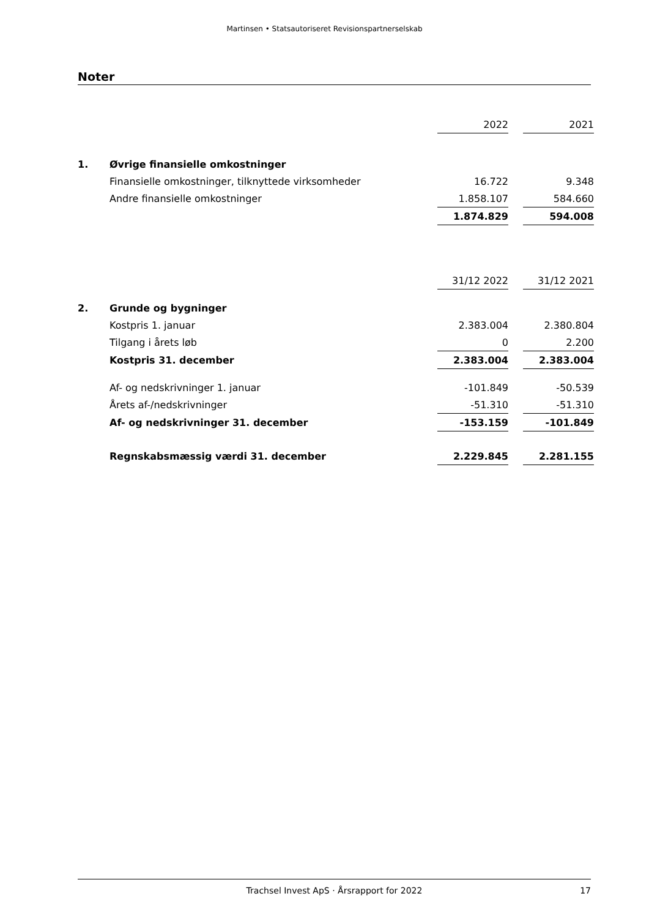Martinsen • Statsautoriseret Revisionspartnerselskab
Noter
| | | 2022 | | 2021 |
| 1. | Øvrige finansielle omkostninger | | | |
| | Finansielle omkostninger, tilknyttede virksomheder | 16.722 | | 9.348 |
| | Andre finansielle omkostninger | 1.858.107 | | 584.660 |
| | | 1.874.829 | | 594.008 |
| | | 31/12 2022 | | 31/12 2021 |
| 2. | Grunde og bygninger | | | |
| | Kostpris 1. januar | 2.383.004 | | 2.380.804 |
| | Tilgang i årets løb | 0 | | 2.200 |
| | Kostpris 31. december | 2.383.004 | | 2.383.004 |
| | Af- og nedskrivninger 1. januar | -101.849 | | -50.539 |
| | Årets af-/nedskrivninger | -51.310 | | -51.310 |
| | Af- og nedskrivninger 31. december | -153.159 | | -101.849 |
| | Regnskabsmæssig værdi 31. december | 2.229.845 | | 2.281.155 |
Trachsel Invest ApS · Årsrapport for 2022 17